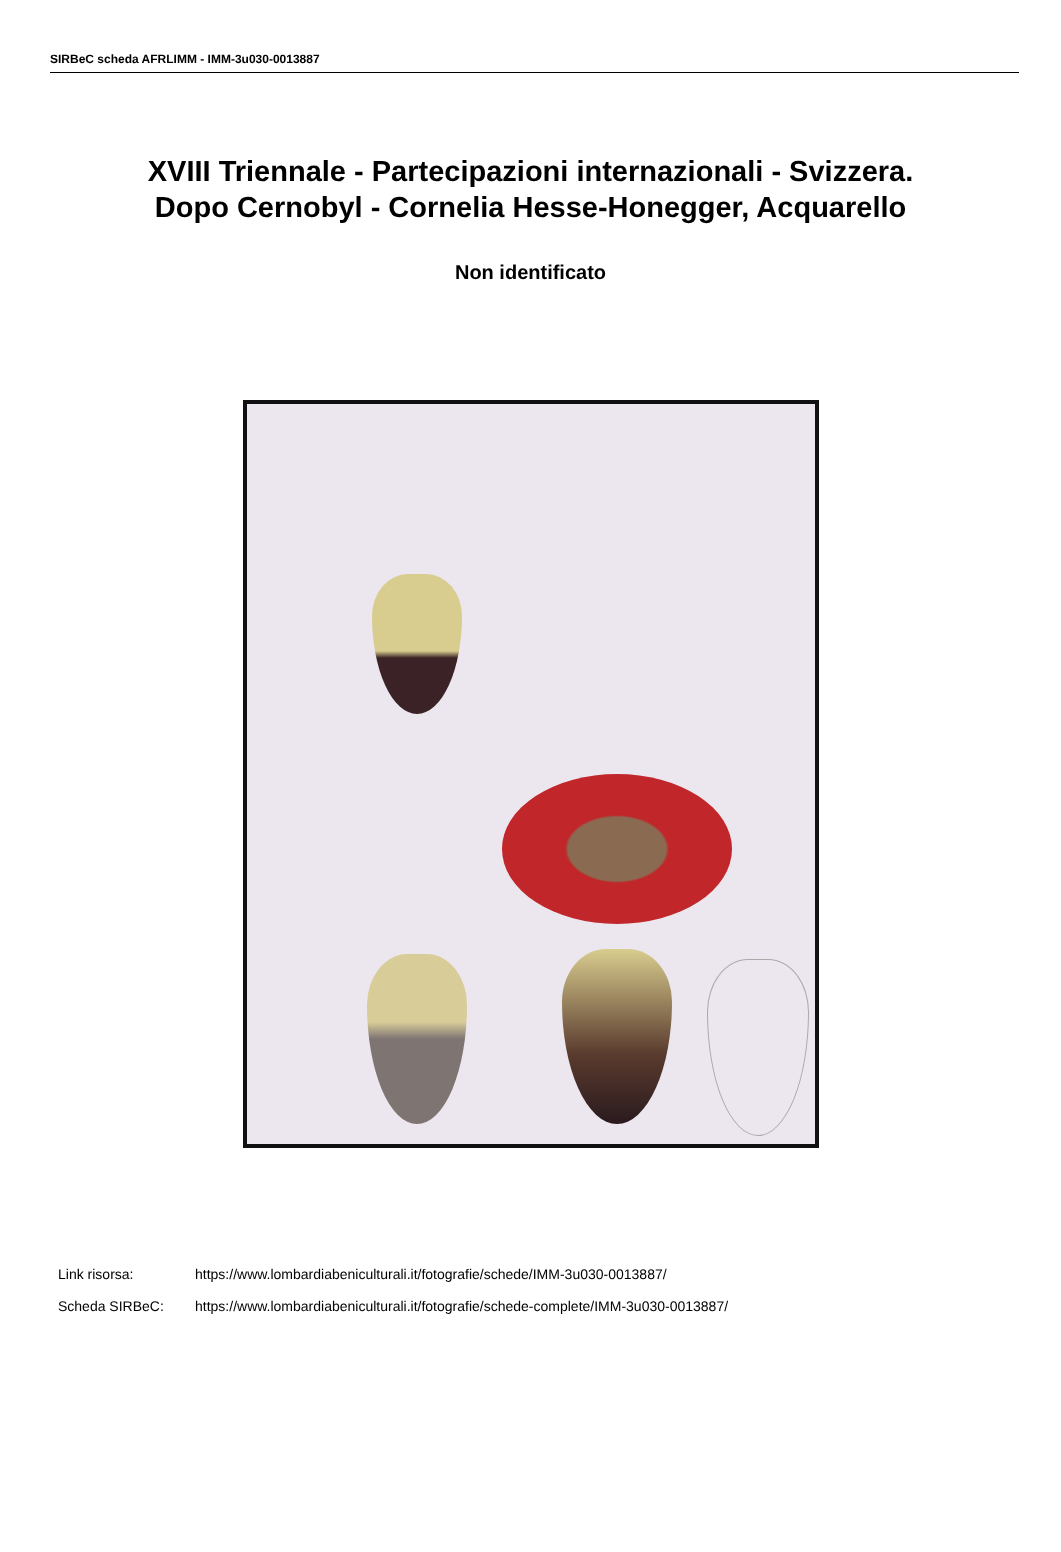SIRBeC scheda AFRLIMM - IMM-3u030-0013887
XVIII Triennale - Partecipazioni internazionali - Svizzera.
Dopo Cernobyl - Cornelia Hesse-Honegger, Acquarello
Non identificato
Link risorsa: https://www.lombardiabeniculturali.it/fotografie/schede/IMM-3u030-0013887/
Scheda SIRBeC: https://www.lombardiabeniculturali.it/fotografie/schede-complete/IMM-3u030-0013887/